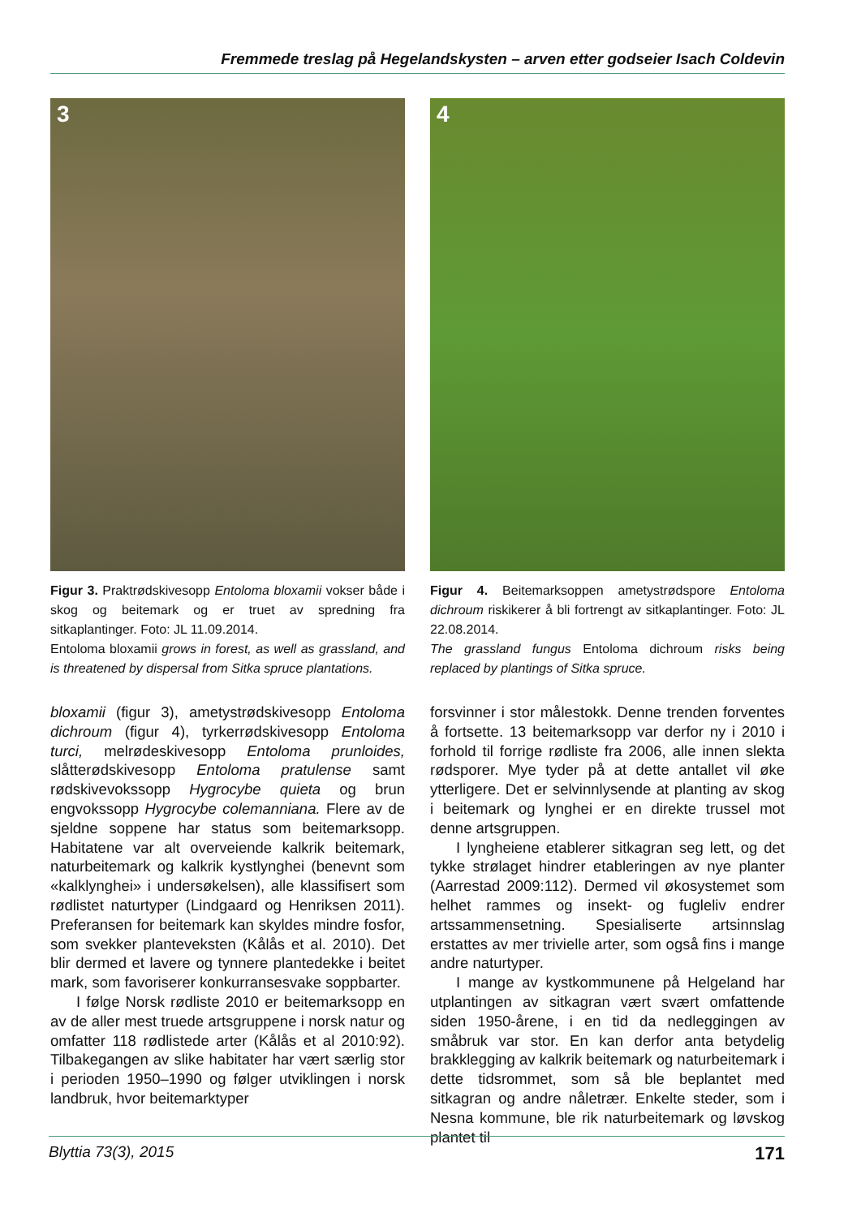Fremmede treslag på Hegelandskysten – arven etter godseier Isach Coldevin
3
Figur 3. Praktrødskivesopp Entoloma bloxamii vokser både i skog og beitemark og er truet av spredning fra sitkaplantinger. Foto: JL 11.09.2014.
Entoloma bloxamii grows in forest, as well as grassland, and is threatened by dispersal from Sitka spruce plantations.
4
Figur 4. Beitemarksoppen ametystrødspore Entoloma dichroum riskikerer å bli fortrengt av sitkaplantinger. Foto: JL 22.08.2014.
The grassland fungus Entoloma dichroum risks being replaced by plantings of Sitka spruce.
bloxamii (figur 3), ametystrødskivesopp Entoloma dichroum (figur 4), tyrkerrødskivesopp Entoloma turci, melrødeskivesopp Entoloma prunloides, slåtterødskivesopp Entoloma pratulense samt rødskivevokssopp Hygrocybe quieta og brun engvokssopp Hygrocybe colemanniana. Flere av de sjeldne soppene har status som beitemarksopp. Habitatene var alt overveiende kalkrik beitemark, naturbeitemark og kalkrik kystlynghei (benevnt som «kalklynghei» i undersøkelsen), alle klassifisert som rødlistet naturtyper (Lindgaard og Henriksen 2011). Preferansen for beitemark kan skyldes mindre fosfor, som svekker planteveksten (Kålås et al. 2010). Det blir dermed et lavere og tynnere plantedekke i beitet mark, som favoriserer konkurransesvake soppbarter.
I følge Norsk rødliste 2010 er beitemarksopp en av de aller mest truede artsgruppene i norsk natur og omfatter 118 rødlistede arter (Kålås et al 2010:92). Tilbakegangen av slike habitater har vært særlig stor i perioden 1950–1990 og følger utviklingen i norsk landbruk, hvor beitemarktyper
forsvinner i stor målestokk. Denne trenden forventes å fortsette. 13 beitemarksopp var derfor ny i 2010 i forhold til forrige rødliste fra 2006, alle innen slekta rødsporer. Mye tyder på at dette antallet vil øke ytterligere. Det er selvinnlysende at planting av skog i beitemark og lynghei er en direkte trussel mot denne artsgruppen.
I lyngheiene etablerer sitkagran seg lett, og det tykke strølaget hindrer etableringen av nye planter (Aarrestad 2009:112). Dermed vil økosystemet som helhet rammes og insekt- og fugleliv endrer artssammensetning. Spesialiserte artsinnslag erstattes av mer trivielle arter, som også fins i mange andre naturtyper.
I mange av kystkommunene på Helgeland har utplantingen av sitkagran vært svært omfattende siden 1950-årene, i en tid da nedleggingen av småbruk var stor. En kan derfor anta betydelig brakklegging av kalkrik beitemark og naturbeitemark i dette tidsrommet, som så ble beplantet med sitkagran og andre nåletrær. Enkelte steder, som i Nesna kommune, ble rik naturbeitemark og løvskog plantet til
Blyttia 73(3), 2015 171